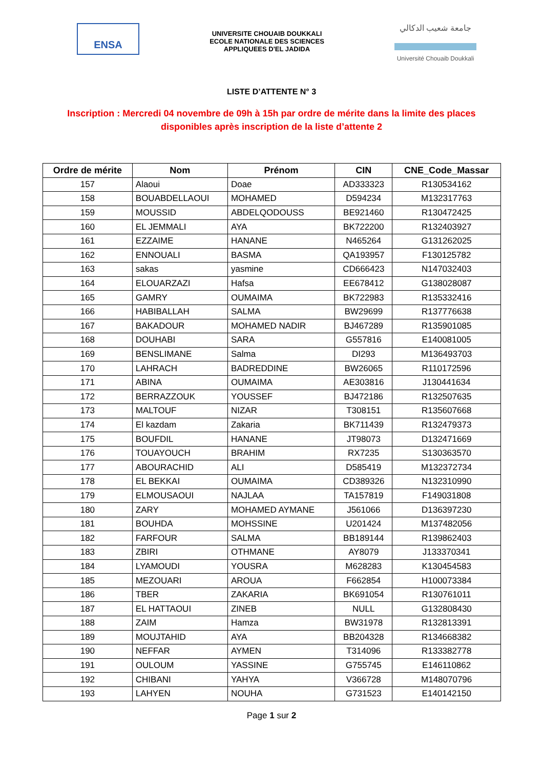ENSA
UNIVERSITE CHOUAIB DOUKKALI
ECOLE NATIONALE DES SCIENCES
APPLIQUEES D'EL JADIDA
جامعة شعيب الدكالي
Université Chouaib Doukkali
LISTE D’ATTENTE N° 3
Inscription : Mercredi 04 novembre de 09h à 15h par ordre de mérite dans la limite des places disponibles après inscription de la liste d’attente 2
| Ordre de mérite | Nom | Prénom | CIN | CNE_Code_Massar |
| --- | --- | --- | --- | --- |
| 157 | Alaoui | Doae | AD333323 | R130534162 |
| 158 | BOUABDELLAOUI | MOHAMED | D594234 | M132317763 |
| 159 | MOUSSID | ABDELQODOUSS | BE921460 | R130472425 |
| 160 | EL JEMMALI | AYA | BK722200 | R132403927 |
| 161 | EZZAIME | HANANE | N465264 | G131262025 |
| 162 | ENNOUALI | BASMA | QA193957 | F130125782 |
| 163 | sakas | yasmine | CD666423 | N147032403 |
| 164 | ELOUARZAZI | Hafsa | EE678412 | G138028087 |
| 165 | GAMRY | OUMAIMA | BK722983 | R135332416 |
| 166 | HABIBALLAH | SALMA | BW29699 | R137776638 |
| 167 | BAKADOUR | MOHAMED NADIR | BJ467289 | R135901085 |
| 168 | DOUHABI | SARA | G557816 | E140081005 |
| 169 | BENSLIMANE | Salma | DI293 | M136493703 |
| 170 | LAHRACH | BADREDDINE | BW26065 | R110172596 |
| 171 | ABINA | OUMAIMA | AE303816 | J130441634 |
| 172 | BERRAZZOUK | YOUSSEF | BJ472186 | R132507635 |
| 173 | MALTOUF | NIZAR | T308151 | R135607668 |
| 174 | El kazdam | Zakaria | BK711439 | R132479373 |
| 175 | BOUFDIL | HANANE | JT98073 | D132471669 |
| 176 | TOUAYOUCH | BRAHIM | RX7235 | S130363570 |
| 177 | ABOURACHID | ALI | D585419 | M132372734 |
| 178 | EL BEKKAI | OUMAIMA | CD389326 | N132310990 |
| 179 | ELMOUSAOUI | NAJLAA | TA157819 | F149031808 |
| 180 | ZARY | MOHAMED AYMANE | J561066 | D136397230 |
| 181 | BOUHDA | MOHSSINE | U201424 | M137482056 |
| 182 | FARFOUR | SALMA | BB189144 | R139862403 |
| 183 | ZBIRI | OTHMANE | AY8079 | J133370341 |
| 184 | LYAMOUDI | YOUSRA | M628283 | K130454583 |
| 185 | MEZOUARI | AROUA | F662854 | H100073384 |
| 186 | TBER | ZAKARIA | BK691054 | R130761011 |
| 187 | EL HATTAOUI | ZINEB | NULL | G132808430 |
| 188 | ZAIM | Hamza | BW31978 | R132813391 |
| 189 | MOUJTAHID | AYA | BB204328 | R134668382 |
| 190 | NEFFAR | AYMEN | T314096 | R133382778 |
| 191 | OULOUM | YASSINE | G755745 | E146110862 |
| 192 | CHIBANI | YAHYA | V366728 | M148070796 |
| 193 | LAHYEN | NOUHA | G731523 | E140142150 |
Page 1 sur 2